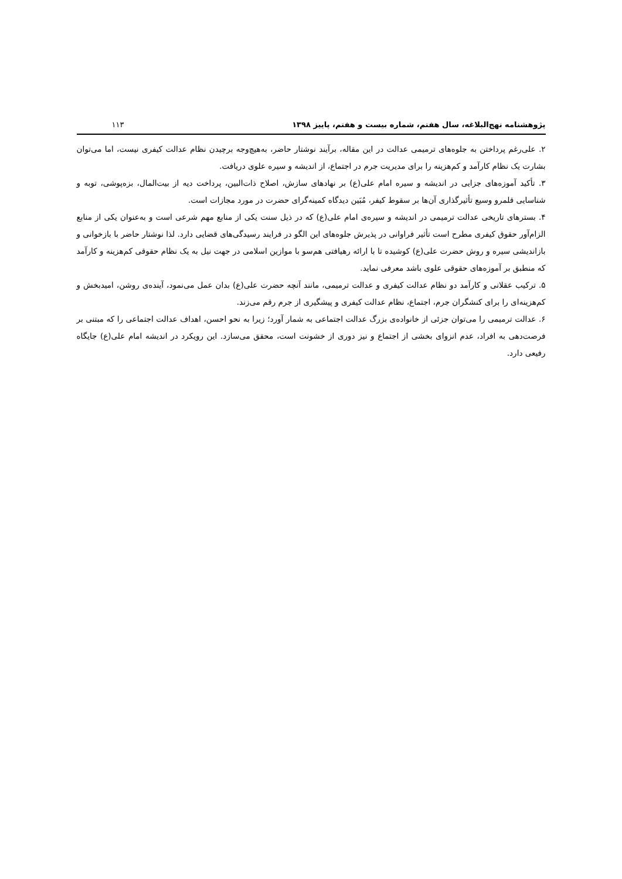پژوهشنامه نهج‌البلاغه، سال هفتم، شماره بیست و هفتم، پاییز ۱۳۹۸ ۱۱۳
۲. علی‌رغم پرداختن به جلوه‌های ترمیمی عدالت در این مقاله، برآیند نوشتار حاضر، به‌هیچ‌وجه برچیدن نظام عدالت کیفری نیست، اما می‌توان بشارت یک نظام کارآمد و کم‌هزینه را برای مدیریت جرم در اجتماع، از اندیشه و سیره علوی دریافت.
۳. تأکید آموزه‌های جزایی در اندیشه و سیره امام علی(ع) بر نهادهای سازش، اصلاح ذات‌البین، پرداخت دیه از بیت‌المال، بزه‌پوشی، توبه و شناسایی قلمرو وسیع تأثیرگذاری آن‌ها بر سقوط کیفر، مُبَین دیدگاه کمینه‌گرای حضرت در مورد مجازات است.
۴. بسترهای تاریخی عدالت ترمیمی در اندیشه و سیره‌ی امام علی(ع) که در ذیل سنت یکی از منابع مهم شرعی است و به‌عنوان یکی از منابع الزام‌آور حقوق کیفری مطرح است تأثیر فراوانی در پذیرش جلوه‌های این الگو در فرایند رسیدگی‌های قضایی دارد. لذا نوشتار حاضر با بازخوانی و بازاندیشی سیره و روش حضرت علی(ع) کوشیده تا با ارائه رهیافتی هم‌سو با موازین اسلامی در جهت نیل به یک نظام حقوقی کم‌هزینه و کارآمد که منطبق بر آموزه‌های حقوقی علوی باشد معرفی نماید.
۵. ترکیب عقلانی و کارآمد دو نظام عدالت کیفری و عدالت ترمیمی، مانند آنچه حضرت علی(ع) بدان عمل می‌نمود، آینده‌ی روشن، امیدبخش و کم‌هزینه‌ای را برای کنشگران جرم، اجتماع، نظام عدالت کیفری و پیشگیری از جرم رقم می‌زند.
۶. عدالت ترمیمی را می‌توان جزئی از خانواده‌ی بزرگ عدالت اجتماعی به شمار آورد؛ زیرا به نحو احسن، اهداف عدالت اجتماعی را که مبتنی بر فرصت‌دهی به افراد، عدم انزوای بخشی از اجتماع و نیز دوری از خشونت است، محقق می‌سازد. این رویکرد در اندیشه امام علی(ع) جایگاه رفیعی دارد.